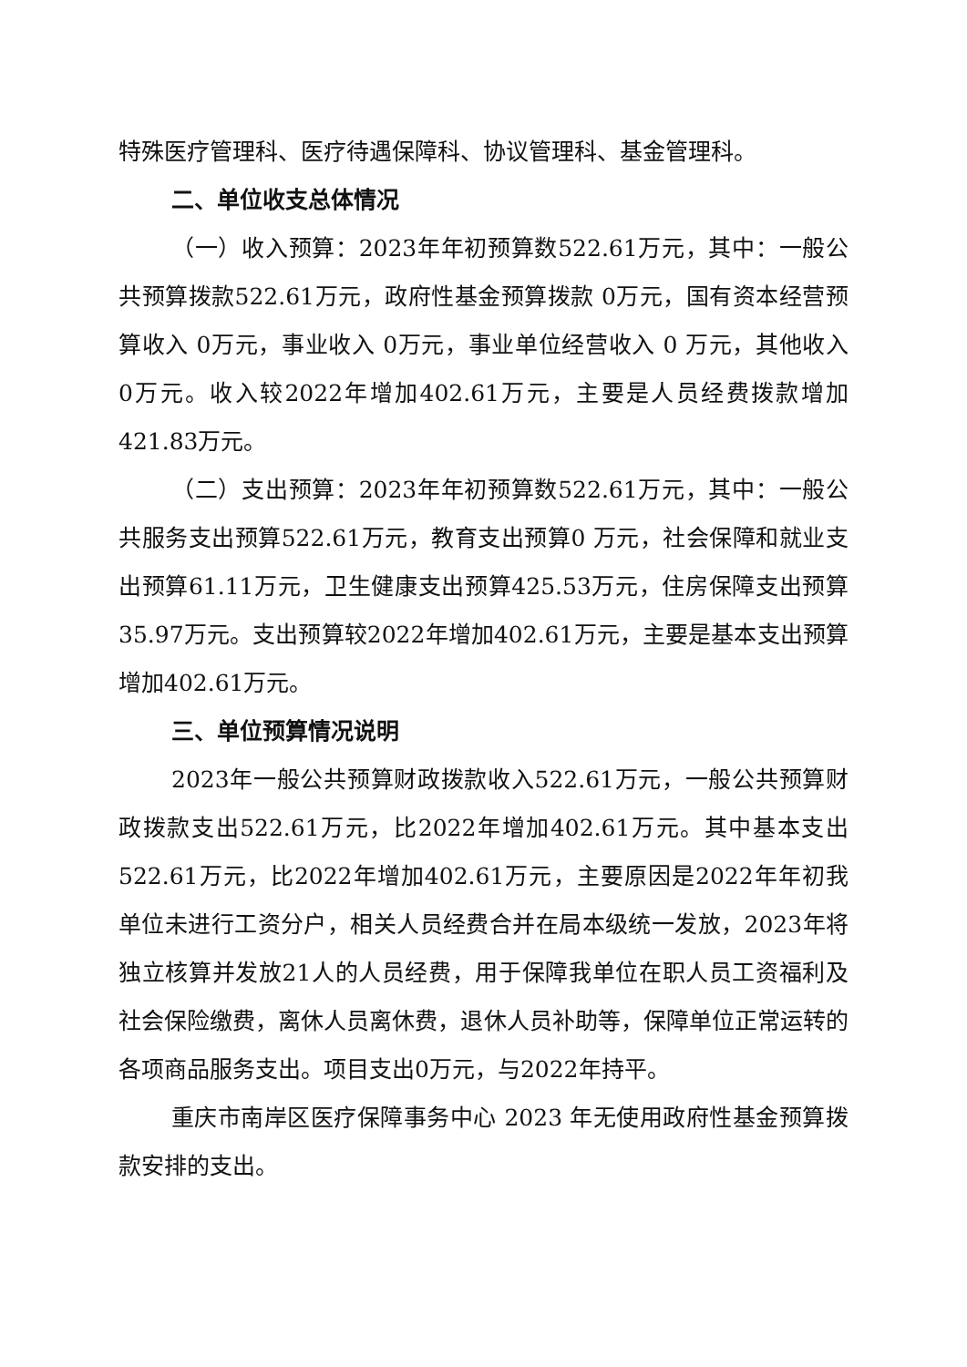特殊医疗管理科、医疗待遇保障科、协议管理科、基金管理科。
二、单位收支总体情况
（一）收入预算：2023年年初预算数522.61万元，其中：一般公共预算拨款522.61万元，政府性基金预算拨款 0万元，国有资本经营预算收入 0万元，事业收入 0万元，事业单位经营收入 0 万元，其他收入 0万元。收入较2022年增加402.61万元，主要是人员经费拨款增加421.83万元。
（二）支出预算：2023年年初预算数522.61万元，其中：一般公共服务支出预算522.61万元，教育支出预算0 万元，社会保障和就业支出预算61.11万元，卫生健康支出预算425.53万元，住房保障支出预算35.97万元。支出预算较2022年增加402.61万元，主要是基本支出预算增加402.61万元。
三、单位预算情况说明
2023年一般公共预算财政拨款收入522.61万元，一般公共预算财政拨款支出522.61万元，比2022年增加402.61万元。其中基本支出522.61万元，比2022年增加402.61万元，主要原因是2022年年初我单位未进行工资分户，相关人员经费合并在局本级统一发放，2023年将独立核算并发放21人的人员经费，用于保障我单位在职人员工资福利及社会保险缴费，离休人员离休费，退休人员补助等，保障单位正常运转的各项商品服务支出。项目支出0万元，与2022年持平。
重庆市南岸区医疗保障事务中心 2023 年无使用政府性基金预算拨款安排的支出。